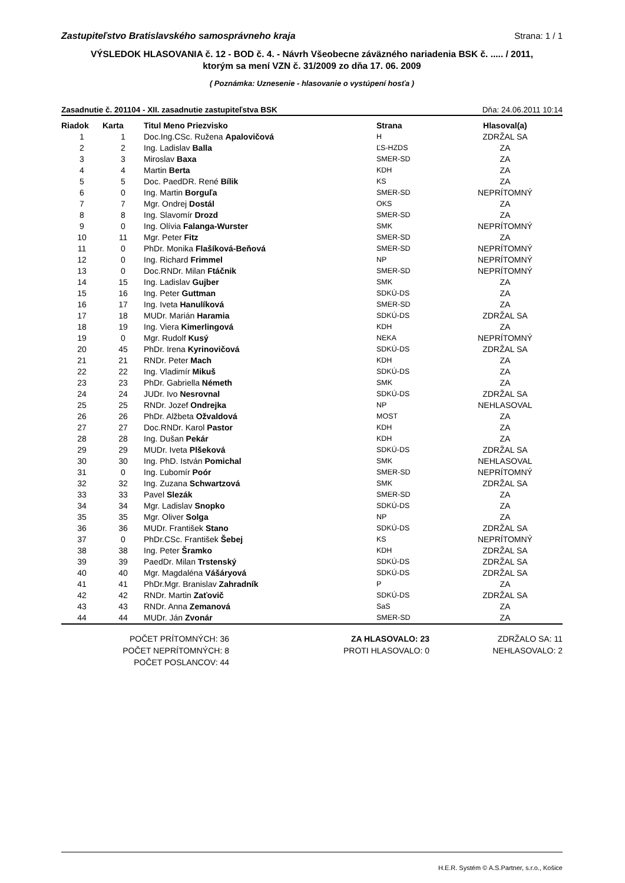Zastupiteľstvo Bratislavského samosprávneho kraja Strana: 1 / 1
VÝSLEDOK HLASOVANIA č. 12 - BOD č. 4. - Návrh Všeobecne záväzného nariadenia BSK č. ..... / 2011,
ktorým sa mení VZN č. 31/2009 zo dňa 17. 06. 2009
( Poznámka: Uznesenie - hlasovanie o vystúpení hosťa )
Zasadnutie č. 201104 - XII. zasadnutie zastupiteľstva BSK Dňa: 24.06.2011 10:14
| Riadok | Karta | Titul Meno Priezvisko | Strana | Hlasoval(a) |
| --- | --- | --- | --- | --- |
| 1 | 1 | Doc.Ing.CSc. Ružena Apalovičová | H | ZDRŽAL SA |
| 2 | 2 | Ing. Ladislav Balla | ĽS-HZDS | ZA |
| 3 | 3 | Miroslav Baxa | SMER-SD | ZA |
| 4 | 4 | Martin Berta | KDH | ZA |
| 5 | 5 | Doc. PaedDR. René Bílik | KS | ZA |
| 6 | 0 | Ing. Martin Borguľa | SMER-SD | NEPRÍTOMNÝ |
| 7 | 7 | Mgr. Ondrej Dostál | OKS | ZA |
| 8 | 8 | Ing. Slavomír Drozd | SMER-SD | ZA |
| 9 | 0 | Ing. Olívia Falanga-Wurster | SMK | NEPRÍTOMNÝ |
| 10 | 11 | Mgr. Peter Fitz | SMER-SD | ZA |
| 11 | 0 | PhDr. Monika Flašíková-Beňová | SMER-SD | NEPRÍTOMNÝ |
| 12 | 0 | Ing. Richard Frimmel | NP | NEPRÍTOMNÝ |
| 13 | 0 | Doc.RNDr. Milan Ftáčnik | SMER-SD | NEPRÍTOMNÝ |
| 14 | 15 | Ing. Ladislav Gujber | SMK | ZA |
| 15 | 16 | Ing. Peter Guttman | SDKÚ-DS | ZA |
| 16 | 17 | Ing. Iveta Hanulíková | SMER-SD | ZA |
| 17 | 18 | MUDr. Marián Haramia | SDKÚ-DS | ZDRŽAL SA |
| 18 | 19 | Ing. Viera Kimerlingová | KDH | ZA |
| 19 | 0 | Mgr. Rudolf Kusý | NEKA | NEPRÍTOMNÝ |
| 20 | 45 | PhDr. Irena Kyrinovičová | SDKÚ-DS | ZDRŽAL SA |
| 21 | 21 | RNDr. Peter Mach | KDH | ZA |
| 22 | 22 | Ing. Vladimír Mikuš | SDKÚ-DS | ZA |
| 23 | 23 | PhDr. Gabriella Németh | SMK | ZA |
| 24 | 24 | JUDr. Ivo Nesrovnal | SDKÚ-DS | ZDRŽAL SA |
| 25 | 25 | RNDr. Jozef Ondrejka | NP | NEHLASOVAL |
| 26 | 26 | PhDr. Alžbeta Ožvaldová | MOST | ZA |
| 27 | 27 | Doc.RNDr. Karol Pastor | KDH | ZA |
| 28 | 28 | Ing. Dušan Pekár | KDH | ZA |
| 29 | 29 | MUDr. Iveta Plšeková | SDKÚ-DS | ZDRŽAL SA |
| 30 | 30 | Ing. PhD. István Pomichal | SMK | NEHLASOVAL |
| 31 | 0 | Ing. Ľubomír Poór | SMER-SD | NEPRÍTOMNÝ |
| 32 | 32 | Ing. Zuzana Schwartzová | SMK | ZDRŽAL SA |
| 33 | 33 | Pavel Slezák | SMER-SD | ZA |
| 34 | 34 | Mgr. Ladislav Snopko | SDKÚ-DS | ZA |
| 35 | 35 | Mgr. Oliver Solga | NP | ZA |
| 36 | 36 | MUDr. František Stano | SDKÚ-DS | ZDRŽAL SA |
| 37 | 0 | PhDr.CSc. František Šebej | KS | NEPRÍTOMNÝ |
| 38 | 38 | Ing. Peter Šramko | KDH | ZDRŽAL SA |
| 39 | 39 | PaedDr. Milan Trstenský | SDKÚ-DS | ZDRŽAL SA |
| 40 | 40 | Mgr. Magdaléna Vášáryová | SDKÚ-DS | ZDRŽAL SA |
| 41 | 41 | PhDr.Mgr. Branislav Zahradník | P | ZA |
| 42 | 42 | RNDr. Martin Zaťovič | SDKÚ-DS | ZDRŽAL SA |
| 43 | 43 | RNDr. Anna Zemanová | SaS | ZA |
| 44 | 44 | MUDr. Ján Zvonár | SMER-SD | ZA |
POČET PRÍTOMNÝCH: 36
POČET NEPRÍTOMNÝCH: 8
POČET POSLANCOV: 44
ZA HLASOVALO: 23
PROTI HLASOVALO: 0
ZDRŽALO SA: 11
NEHLASOVALO: 2
H.E.R. Systém © A.S.Partner, s.r.o., Košice